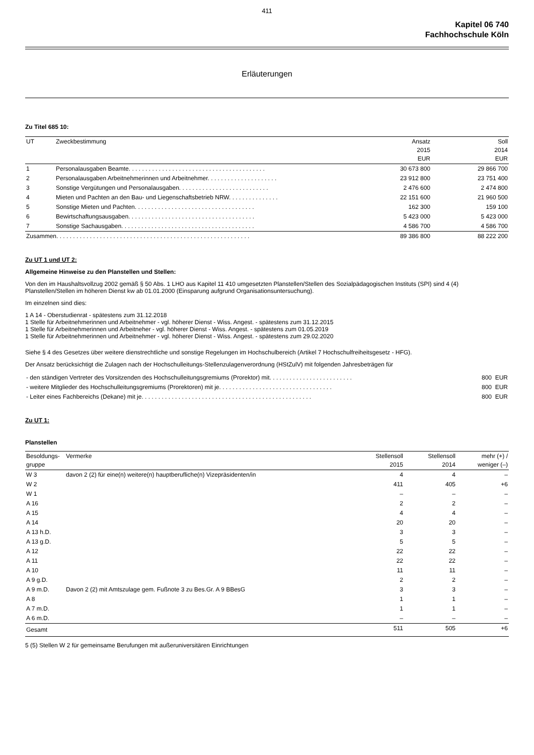411
Kapitel 06 740
Fachhochschule Köln
Erläuterungen
Zu Titel 685 10:
| UT | Zweckbestimmung | Ansatz 2015 EUR | Soll 2014 EUR |
| --- | --- | --- | --- |
| 1 | Personalausgaben Beamte. . . . . . . . . . . . . . . . . . . . . . . . . . . . . . . . . . . . . . . . . | 30 673 800 | 29 866 700 |
| 2 | Personalausgaben Arbeitnehmerinnen und Arbeitnehmer. . . . . . . . . . . . . . . . . . . . . | 23 912 800 | 23 751 400 |
| 3 | Sonstige Vergütungen und Personalausgaben. . . . . . . . . . . . . . . . . . . . . . . . . . . | 2 476 600 | 2 474 800 |
| 4 | Mieten und Pachten an den Bau- und Liegenschaftsbetrieb NRW. . . . . . . . . . . . . . . | 22 151 600 | 21 960 500 |
| 5 | Sonstige Mieten und Pachten. . . . . . . . . . . . . . . . . . . . . . . . . . . . . . . . . . . . | 162 300 | 159 100 |
| 6 | Bewirtschaftungsausgaben. . . . . . . . . . . . . . . . . . . . . . . . . . . . . . . . . . . . . . | 5 423 000 | 5 423 000 |
| 7 | Sonstige Sachausgaben. . . . . . . . . . . . . . . . . . . . . . . . . . . . . . . . . . . . . . . . | 4 586 700 | 4 586 700 |
| Zusammen. . . . . . . . . . . . . . . . . . . . . . . . . . . . . . . . . . . . . . . . . . . . . . . . . . . . . . . . . . | | 89 386 800 | 88 222 200 |
Zu UT 1 und UT 2:
Allgemeine Hinweise zu den Planstellen und Stellen:
Von den im Haushaltsvollzug 2002 gemäß § 50 Abs. 1 LHO aus Kapitel 11 410 umgesetzten Planstellen/Stellen des Sozialpädagogischen Instituts (SPI) sind 4 (4) Planstellen/Stellen im höheren Dienst kw ab 01.01.2000 (Einsparung aufgrund Organisationsuntersuchung).
Im einzelnen sind dies:
1 A 14 - Oberstudienrat - spätestens zum 31.12.2018
1 Stelle für Arbeitnehmerinnen und Arbeitnehmer - vgl. höherer Dienst - Wiss. Angest. - spätestens zum 31.12.2015
1 Stelle für Arbeitnehmerinnen und Arbeitneher - vgl. höherer Dienst - Wiss. Angest. - spätestens zum 01.05.2019
1 Stelle für Arbeitnehmerinnen und Arbeitnehmer - vgl. höherer Dienst - Wiss. Angest. - spätestens zum 29.02.2020
Siehe § 4 des Gesetzes über weitere dienstrechtliche und sonstige Regelungen im Hochschulbereich (Artikel 7 Hochschulfreiheitsgesetz - HFG).
Der Ansatz berücksichtigt die Zulagen nach der Hochschulleitungs-Stellenzulagenverordnung (HStZulV) mit folgenden Jahresbeträgen für
| - den ständigen Vertreter des Vorsitzenden des Hochschulleitungsgremiums (Prorektor) mit. . . . . . . . . . . . . . . . . . . . . . . . . | 800 EUR |
| - weitere Mitglieder des Hochschulleitungsgremiums (Prorektoren) mit je. . . . . . . . . . . . . . . . . . . . . . . . . . . . . . . . . . | 800 EUR |
| - Leiter eines Fachbereichs (Dekane) mit je. . . . . . . . . . . . . . . . . . . . . . . . . . . . . . . . . . . . . . . . . . . . . . . . . . . | 800 EUR |
Zu UT 1:
Planstellen
| Besoldungs- gruppe | Vermerke | Stellensoll 2015 | Stellensoll 2014 | mehr (+) / weniger (–) |
| --- | --- | --- | --- | --- |
| W 3 | davon 2 (2) für eine(n) weitere(n) hauptberufliche(n) Vizepräsidenten/in | 4 | 4 | – |
| W 2 | | 411 | 405 | +6 |
| W 1 | | – | – | – |
| A 16 | | 2 | 2 | – |
| A 15 | | 4 | 4 | – |
| A 14 | | 20 | 20 | – |
| A 13 h.D. | | 3 | 3 | – |
| A 13 g.D. | | 5 | 5 | – |
| A 12 | | 22 | 22 | – |
| A 11 | | 22 | 22 | – |
| A 10 | | 11 | 11 | – |
| A 9 g.D. | | 2 | 2 | – |
| A 9 m.D. | Davon 2 (2) mit Amtszulage gem. Fußnote 3 zu Bes.Gr. A 9 BBesG | 3 | 3 | – |
| A 8 | | 1 | 1 | – |
| A 7 m.D. | | 1 | 1 | – |
| A 6 m.D. | | – | – | – |
| Gesamt | | 511 | 505 | +6 |
5 (5) Stellen W 2 für gemeinsame Berufungen mit außeruniversitären Einrichtungen